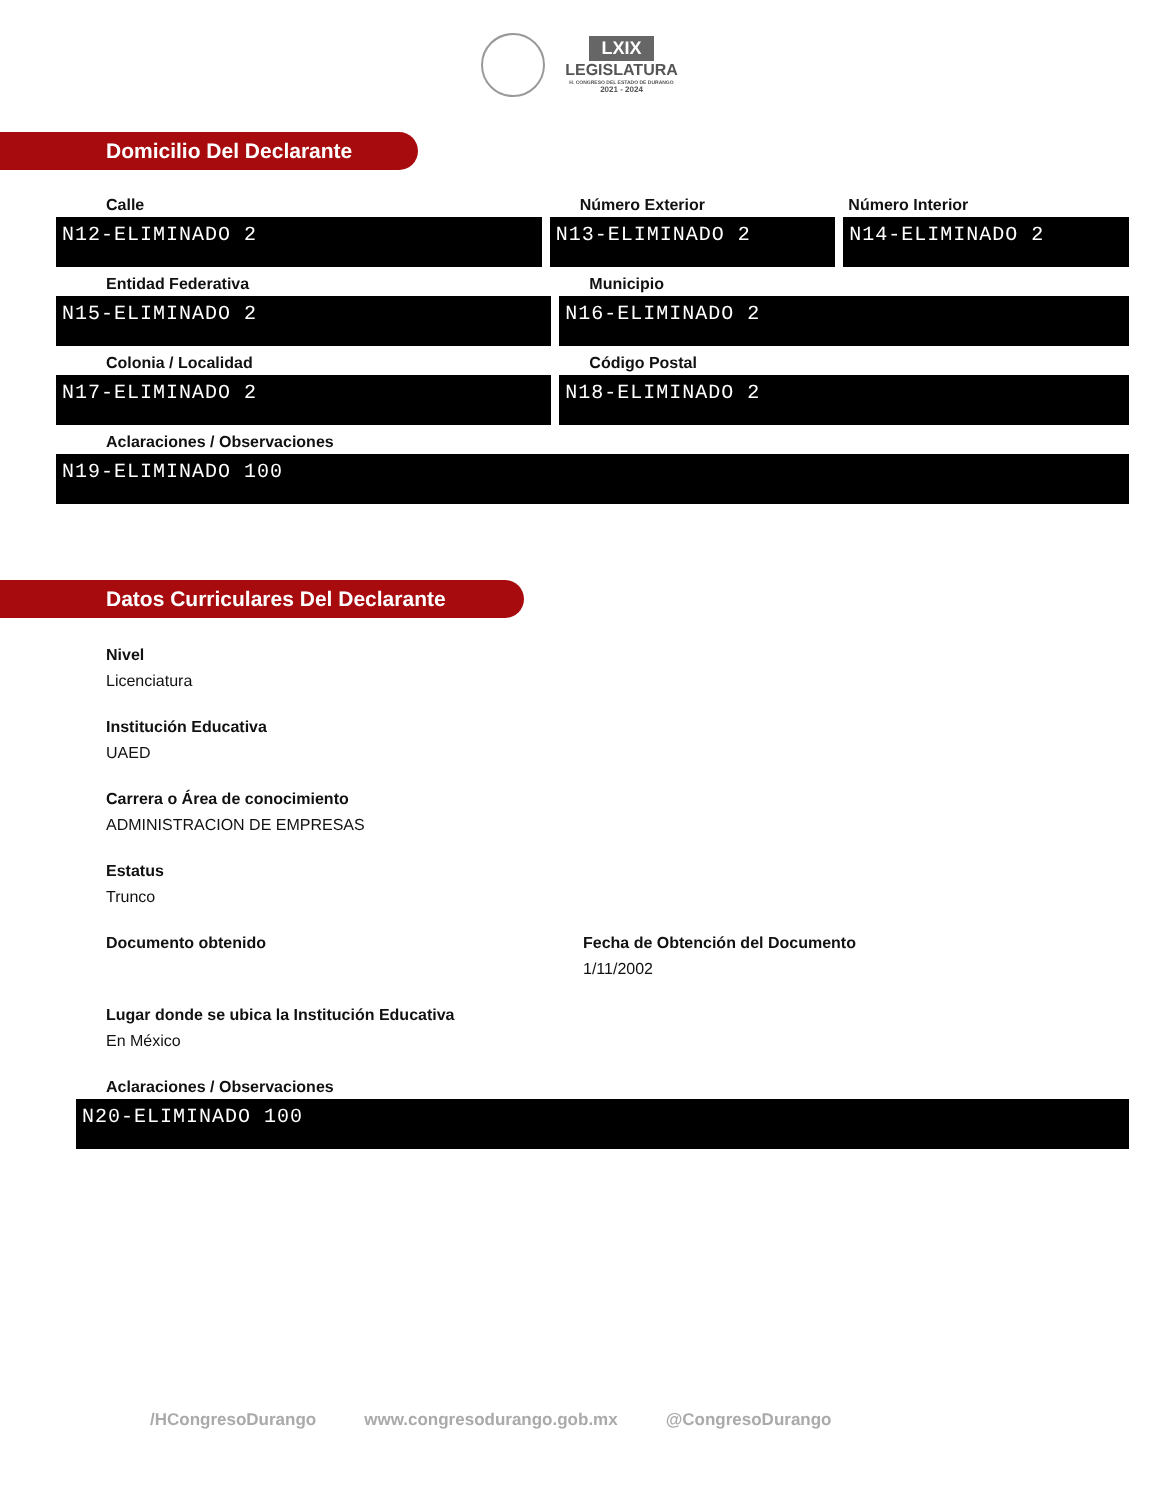LXIX
LEGISLATURA
H. CONGRESO DEL ESTADO DE DURANGO
2021 - 2024
Domicilio Del Declarante
Calle
N12-ELIMINADO 2
Número Exterior
N13-ELIMINADO 2
Número Interior
N14-ELIMINADO 2
Entidad Federativa
N15-ELIMINADO 2
Municipio
N16-ELIMINADO 2
Colonia / Localidad
N17-ELIMINADO 2
Código Postal
N18-ELIMINADO 2
Aclaraciones / Observaciones
N19-ELIMINADO 100
Datos Curriculares Del Declarante
Nivel
Licenciatura
Institución Educativa
UAED
Carrera o Área de conocimiento
ADMINISTRACION DE EMPRESAS
Estatus
Trunco
Documento obtenido Fecha de Obtención del Documento
1/11/2002
Lugar donde se ubica la Institución Educativa
En México
Aclaraciones / Observaciones
N20-ELIMINADO 100
/HCongresoDurango www.congresodurango.gob.mx @CongresoDurango